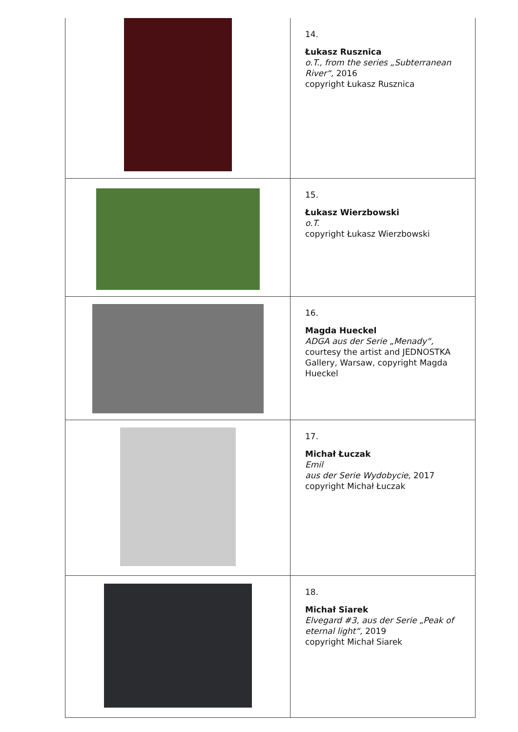| | 14. Łukasz Rusznica o.T., from the series „Subterranean River“, 2016 copyright Łukasz Rusznica |
| | 15. Łukasz Wierzbowski o.T. copyright Łukasz Wierzbowski |
| | 16. Magda Hueckel ADGA aus der Serie „Menady“, courtesy the artist and JEDNOSTKA Gallery, Warsaw, copyright Magda Hueckel |
| | 17. Michał Łuczak Emil aus der Serie Wydobycie, 2017 copyright Michał Łuczak |
| | 18. Michał Siarek Elvegard #3, aus der Serie „Peak of eternal light“, 2019 copyright Michał Siarek |